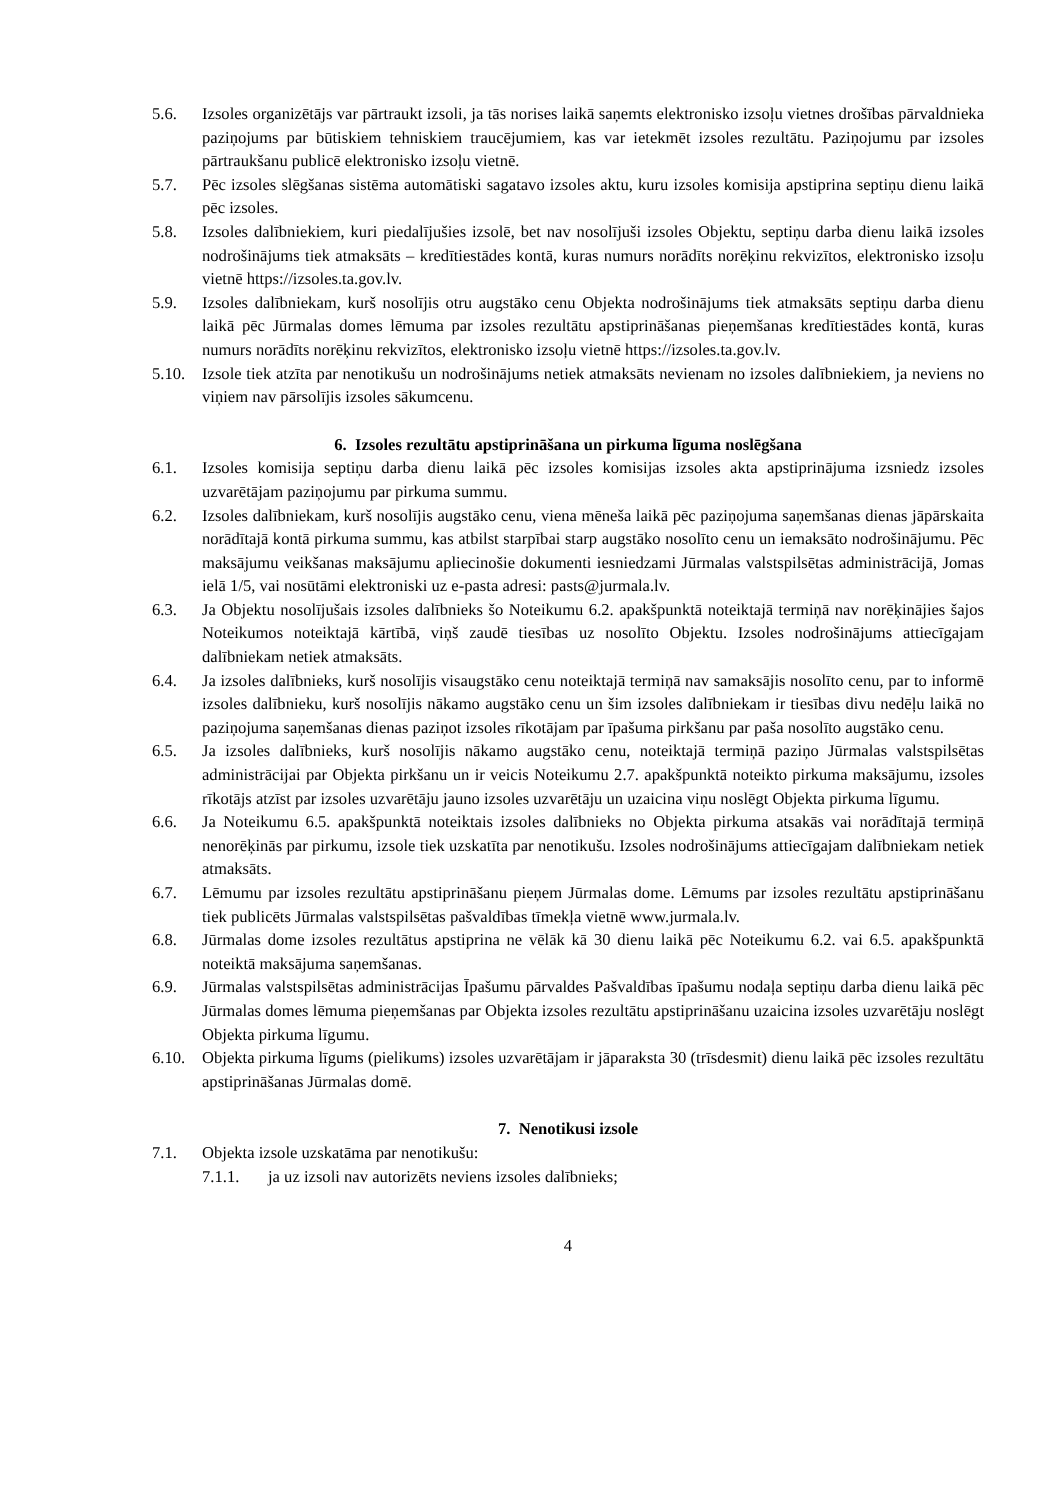5.6. Izsoles organizētājs var pārtraukt izsoli, ja tās norises laikā saņemts elektronisko izsoļu vietnes drošības pārvaldnieka paziņojums par būtiskiem tehniskiem traucējumiem, kas var ietekmēt izsoles rezultātu. Paziņojumu par izsoles pārtraukšanu publicē elektronisko izsoļu vietnē.
5.7. Pēc izsoles slēgšanas sistēma automātiski sagatavo izsoles aktu, kuru izsoles komisija apstiprina septiņu dienu laikā pēc izsoles.
5.8. Izsoles dalībniekiem, kuri piedalījušies izsolē, bet nav nosolījuši izsoles Objektu, septiņu darba dienu laikā izsoles nodrošinājums tiek atmaksāts – kredītiestādes kontā, kuras numurs norādīts norēķinu rekvizītos, elektronisko izsoļu vietnē https://izsoles.ta.gov.lv.
5.9. Izsoles dalībniekam, kurš nosolījis otru augstāko cenu Objekta nodrošinājums tiek atmaksāts septiņu darba dienu laikā pēc Jūrmalas domes lēmuma par izsoles rezultātu apstiprināšanas pieņemšanas kredītiestādes kontā, kuras numurs norādīts norēķinu rekvizītos, elektronisko izsoļu vietnē https://izsoles.ta.gov.lv.
5.10. Izsole tiek atzīta par nenotikušu un nodrošinājums netiek atmaksāts nevienam no izsoles dalībniekiem, ja neviens no viņiem nav pārsolījis izsoles sākumcenu.
6. Izsoles rezultātu apstiprināšana un pirkuma līguma noslēgšana
6.1. Izsoles komisija septiņu darba dienu laikā pēc izsoles komisijas izsoles akta apstiprinājuma izsniedz izsoles uzvarētājam paziņojumu par pirkuma summu.
6.2. Izsoles dalībniekam, kurš nosolījis augstāko cenu, viena mēneša laikā pēc paziņojuma saņemšanas dienas jāpārskaita norādītajā kontā pirkuma summu, kas atbilst starpībai starp augstāko nosolīto cenu un iemaksāto nodrošinājumu. Pēc maksājumu veikšanas maksājumu apliecinošie dokumenti iesniedzami Jūrmalas valstspilsētas administrācijā, Jomas ielā 1/5, vai nosūtāmi elektroniski uz e-pasta adresi: pasts@jurmala.lv.
6.3. Ja Objektu nosolījušais izsoles dalībnieks šo Noteikumu 6.2. apakšpunktā noteiktajā termiņā nav norēķinājies šajos Noteikumos noteiktajā kārtībā, viņš zaudē tiesības uz nosolīto Objektu. Izsoles nodrošinājums attiecīgajam dalībniekam netiek atmaksāts.
6.4. Ja izsoles dalībnieks, kurš nosolījis visaugstāko cenu noteiktajā termiņā nav samaksājis nosolīto cenu, par to informē izsoles dalībnieku, kurš nosolījis nākamo augstāko cenu un šim izsoles dalībniekam ir tiesības divu nedēļu laikā no paziņojuma saņemšanas dienas paziņot izsoles rīkotājam par īpašuma pirkšanu par paša nosolīto augstāko cenu.
6.5. Ja izsoles dalībnieks, kurš nosolījis nākamo augstāko cenu, noteiktajā termiņā paziņo Jūrmalas valstspilsētas administrācijai par Objekta pirkšanu un ir veicis Noteikumu 2.7. apakšpunktā noteikto pirkuma maksājumu, izsoles rīkotājs atzīst par izsoles uzvarētāju jauno izsoles uzvarētāju un uzaicina viņu noslēgt Objekta pirkuma līgumu.
6.6. Ja Noteikumu 6.5. apakšpunktā noteiktais izsoles dalībnieks no Objekta pirkuma atsakās vai norādītajā termiņā nenorēķinās par pirkumu, izsole tiek uzskatīta par nenotikušu. Izsoles nodrošinājums attiecīgajam dalībniekam netiek atmaksāts.
6.7. Lēmumu par izsoles rezultātu apstiprināšanu pieņem Jūrmalas dome. Lēmums par izsoles rezultātu apstiprināšanu tiek publicēts Jūrmalas valstspilsētas pašvaldības tīmekļa vietnē www.jurmala.lv.
6.8. Jūrmalas dome izsoles rezultātus apstiprina ne vēlāk kā 30 dienu laikā pēc Noteikumu 6.2. vai 6.5. apakšpunktā noteiktā maksājuma saņemšanas.
6.9. Jūrmalas valstspilsētas administrācijas Īpašumu pārvaldes Pašvaldības īpašumu nodaļa septiņu darba dienu laikā pēc Jūrmalas domes lēmuma pieņemšanas par Objekta izsoles rezultātu apstiprināšanu uzaicina izsoles uzvarētāju noslēgt Objekta pirkuma līgumu.
6.10. Objekta pirkuma līgums (pielikums) izsoles uzvarētājam ir jāparaksta 30 (trīsdesmit) dienu laikā pēc izsoles rezultātu apstiprināšanas Jūrmalas domē.
7. Nenotikusi izsole
7.1. Objekta izsole uzskatāma par nenotikušu:
7.1.1. ja uz izsoli nav autorizēts neviens izsoles dalībnieks;
4